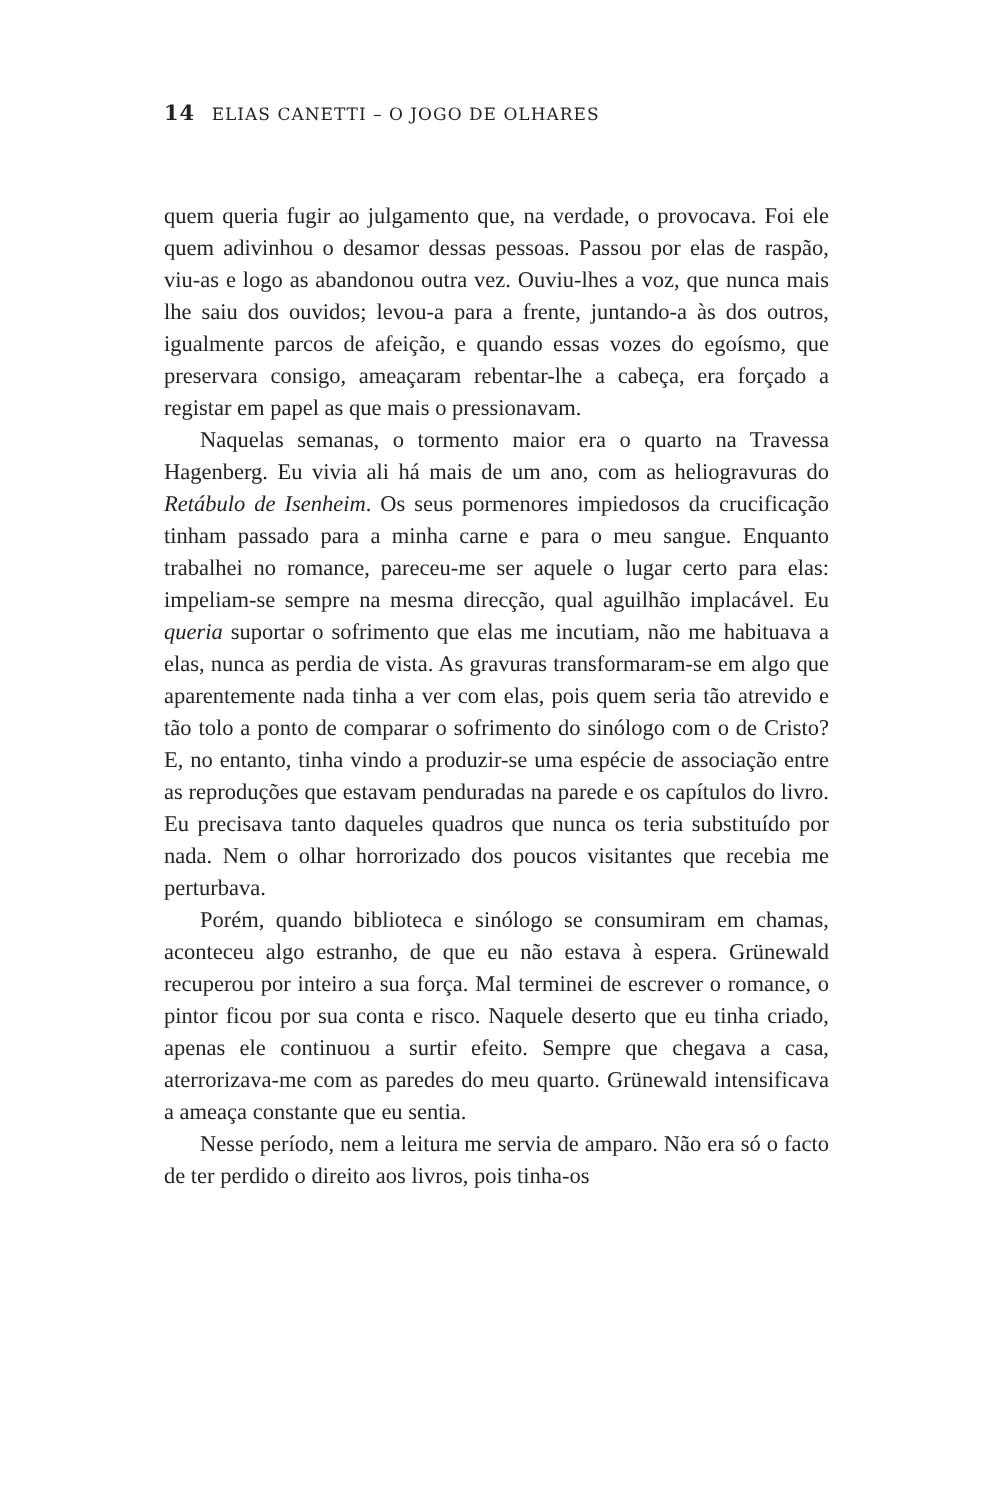14 ELIAS CANETTI – O JOGO DE OLHARES
quem queria fugir ao julgamento que, na verdade, o provocava. Foi ele quem adivinhou o desamor dessas pessoas. Passou por elas de raspão, viu-as e logo as abandonou outra vez. Ouviu-lhes a voz, que nunca mais lhe saiu dos ouvidos; levou-a para a frente, juntando-a às dos outros, igualmente parcos de afeição, e quando essas vozes do egoísmo, que preservara consigo, ameaçaram rebentar-lhe a cabeça, era forçado a registar em papel as que mais o pressionavam.
Naquelas semanas, o tormento maior era o quarto na Travessa Hagenberg. Eu vivia ali há mais de um ano, com as heliogravuras do Retábulo de Isenheim. Os seus pormenores impiedosos da crucificação tinham passado para a minha carne e para o meu sangue. Enquanto trabalhei no romance, pareceu-me ser aquele o lugar certo para elas: impeliam-se sempre na mesma direcção, qual aguilhão implacável. Eu queria suportar o sofrimento que elas me incutiam, não me habituava a elas, nunca as perdia de vista. As gravuras transformaram-se em algo que aparentemente nada tinha a ver com elas, pois quem seria tão atrevido e tão tolo a ponto de comparar o sofrimento do sinólogo com o de Cristo? E, no entanto, tinha vindo a produzir-se uma espécie de associação entre as reproduções que estavam penduradas na parede e os capítulos do livro. Eu precisava tanto daqueles quadros que nunca os teria substituído por nada. Nem o olhar horrorizado dos poucos visitantes que recebia me perturbava.
Porém, quando biblioteca e sinólogo se consumiram em chamas, aconteceu algo estranho, de que eu não estava à espera. Grünewald recuperou por inteiro a sua força. Mal terminei de escrever o romance, o pintor ficou por sua conta e risco. Naquele deserto que eu tinha criado, apenas ele continuou a surtir efeito. Sempre que chegava a casa, aterrorizava-me com as paredes do meu quarto. Grünewald intensificava a ameaça constante que eu sentia.
Nesse período, nem a leitura me servia de amparo. Não era só o facto de ter perdido o direito aos livros, pois tinha-os